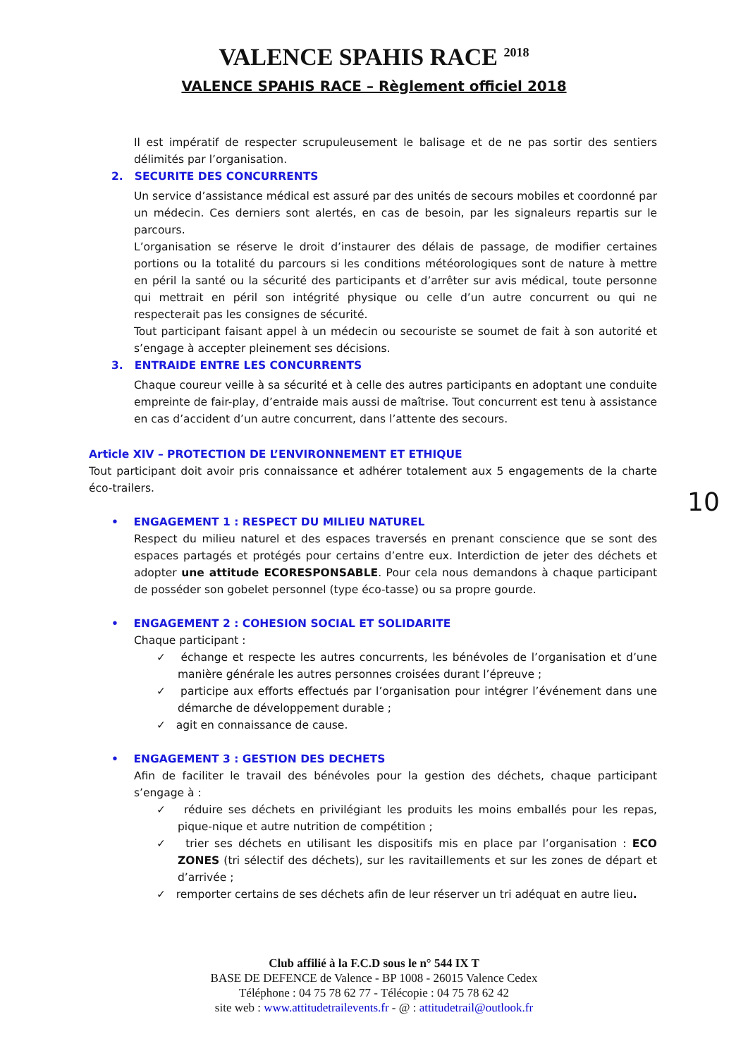VALENCE SPAHIS RACE <sup>2018</sup>
VALENCE SPAHIS RACE – Règlement officiel 2018
Il est impératif de respecter scrupuleusement le balisage et de ne pas sortir des sentiers délimités par l’organisation.
2. SECURITE DES CONCURRENTS
Un service d’assistance médical est assuré par des unités de secours mobiles et coordonné par un médecin. Ces derniers sont alertés, en cas de besoin, par les signaleurs repartis sur le parcours.
L’organisation se réserve le droit d’instaurer des délais de passage, de modifier certaines portions ou la totalité du parcours si les conditions météorologiques sont de nature à mettre en péril la santé ou la sécurité des participants et d’arrêter sur avis médical, toute personne qui mettrait en péril son intégrité physique ou celle d’un autre concurrent ou qui ne respecterait pas les consignes de sécurité.
Tout participant faisant appel à un médecin ou secouriste se soumet de fait à son autorité et s’engage à accepter pleinement ses décisions.
3. ENTRAIDE ENTRE LES CONCURRENTS
Chaque coureur veille à sa sécurité et à celle des autres participants en adoptant une conduite empreinte de fair-play, d’entraide mais aussi de maîtrise. Tout concurrent est tenu à assistance en cas d’accident d’un autre concurrent, dans l’attente des secours.
Article XIV – PROTECTION DE L’ENVIRONNEMENT ET ETHIQUE
Tout participant doit avoir pris connaissance et adhérer totalement aux 5 engagements de la charte éco-trailers.
• ENGAGEMENT 1 : RESPECT DU MILIEU NATUREL
Respect du milieu naturel et des espaces traversés en prenant conscience que se sont des espaces partagés et protégés pour certains d’entre eux. Interdiction de jeter des déchets et adopter une attitude ECORESPONSABLE. Pour cela nous demandons à chaque participant de posséder son gobelet personnel (type éco-tasse) ou sa propre gourde.
• ENGAGEMENT 2 : COHESION SOCIAL ET SOLIDARITE
Chaque participant :
✓ échange et respecte les autres concurrents, les bénévoles de l’organisation et d’une manière générale les autres personnes croisées durant l’épreuve ;
✓ participe aux efforts effectués par l’organisation pour intégrer l’événement dans une démarche de développement durable ;
✓ agit en connaissance de cause.
• ENGAGEMENT 3 : GESTION DES DECHETS
Afin de faciliter le travail des bénévoles pour la gestion des déchets, chaque participant s’engage à :
✓ réduire ses déchets en privilégiant les produits les moins emballés pour les repas, pique-nique et autre nutrition de compétition ;
✓ trier ses déchets en utilisant les dispositifs mis en place par l’organisation : ECO ZONES (tri sélectif des déchets), sur les ravitaillements et sur les zones de départ et d’arrivée ;
✓ remporter certains de ses déchets afin de leur réserver un tri adéquat en autre lieu.
10
Club affilié à la F.C.D sous le n° 544 IX T
BASE DE DEFENCE de Valence - BP 1008 - 26015 Valence Cedex
Téléphone : 04 75 78 62 77 - Télécopie : 04 75 78 62 42
site web : www.attitudetrailevents.fr - @ : attitudetrail@outlook.fr